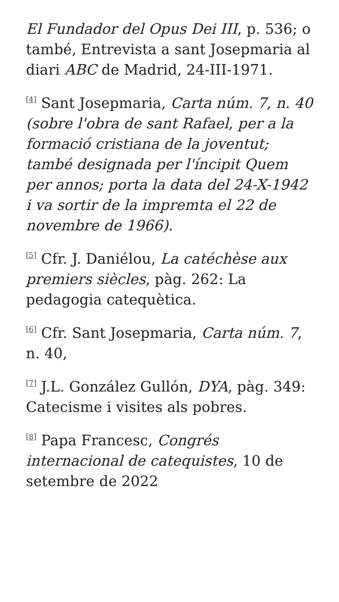El Fundador del Opus Dei III, p. 536; o també, Entrevista a sant Josepmaria al diari ABC de Madrid, 24-III-1971.
<sup>[4]</sup> Sant Josepmaria, Carta núm. 7, n. 40 (sobre l'obra de sant Rafael, per a la formació cristiana de la joventut; també designada per l'íncipit Quem per annos; porta la data del 24-X-1942 i va sortir de la impremta el 22 de novembre de 1966).
<sup>[5]</sup> Cfr. J. Daniélou, La catéchèse aux premiers siècles, pàg. 262: La pedagogia catequètica.
<sup>[6]</sup> Cfr. Sant Josepmaria, Carta núm. 7, n. 40,
<sup>[7]</sup> J.L. González Gullón, DYA, pàg. 349: Catecisme i visites als pobres.
<sup>[8]</sup> Papa Francesc, Congrés internacional de catequistes, 10 de setembre de 2022